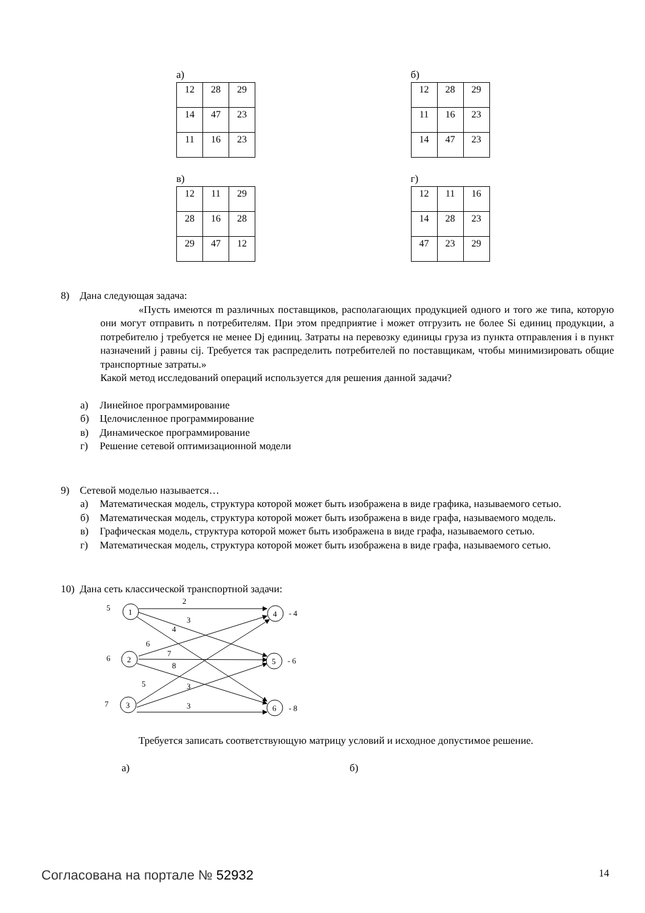а)
| 12 | 28 | 29 |
| 14 | 47 | 23 |
| 11 | 16 | 23 |
б)
| 12 | 28 | 29 |
| 11 | 16 | 23 |
| 14 | 47 | 23 |
в)
| 12 | 11 | 29 |
| 28 | 16 | 28 |
| 29 | 47 | 12 |
г)
| 12 | 11 | 16 |
| 14 | 28 | 23 |
| 47 | 23 | 29 |
8) Дана следующая задача:
«Пусть имеются m различных поставщиков, располагающих продукцией одного и того же типа, которую они могут отправить n потребителям. При этом предприятие i может отгрузить не более Si единиц продукции, а потребителю j требуется не менее Dj единиц. Затраты на перевозку единицы груза из пункта отправления i в пункт назначений j равны cij. Требуется так распределить потребителей по поставщикам, чтобы минимизировать общие транспортные затраты.»
Какой метод исследований операций используется для решения данной задачи?
а) Линейное программирование
б) Целочисленное программирование
в) Динамическое программирование
г) Решение сетевой оптимизационной модели
9) Сетевой моделью называется…
а) Математическая модель, структура которой может быть изображена в виде графика, называемого сетью.
б) Математическая модель, структура которой может быть изображена в виде графа, называемого модель.
в) Графическая модель, структура которой может быть изображена в виде графа, называемого сетью.
г) Математическая модель, структура которой может быть изображена в виде графа, называемого сетью.
10) Дана сеть классической транспортной задачи:
1
2
3
4
5
6
5
6
7
- 4
- 6
- 8
2
3
4
6
7
8
5
3
3
Требуется записать соответствующую матрицу условий и исходное допустимое решение.
а) б)
Согласована на портале № 52932 14